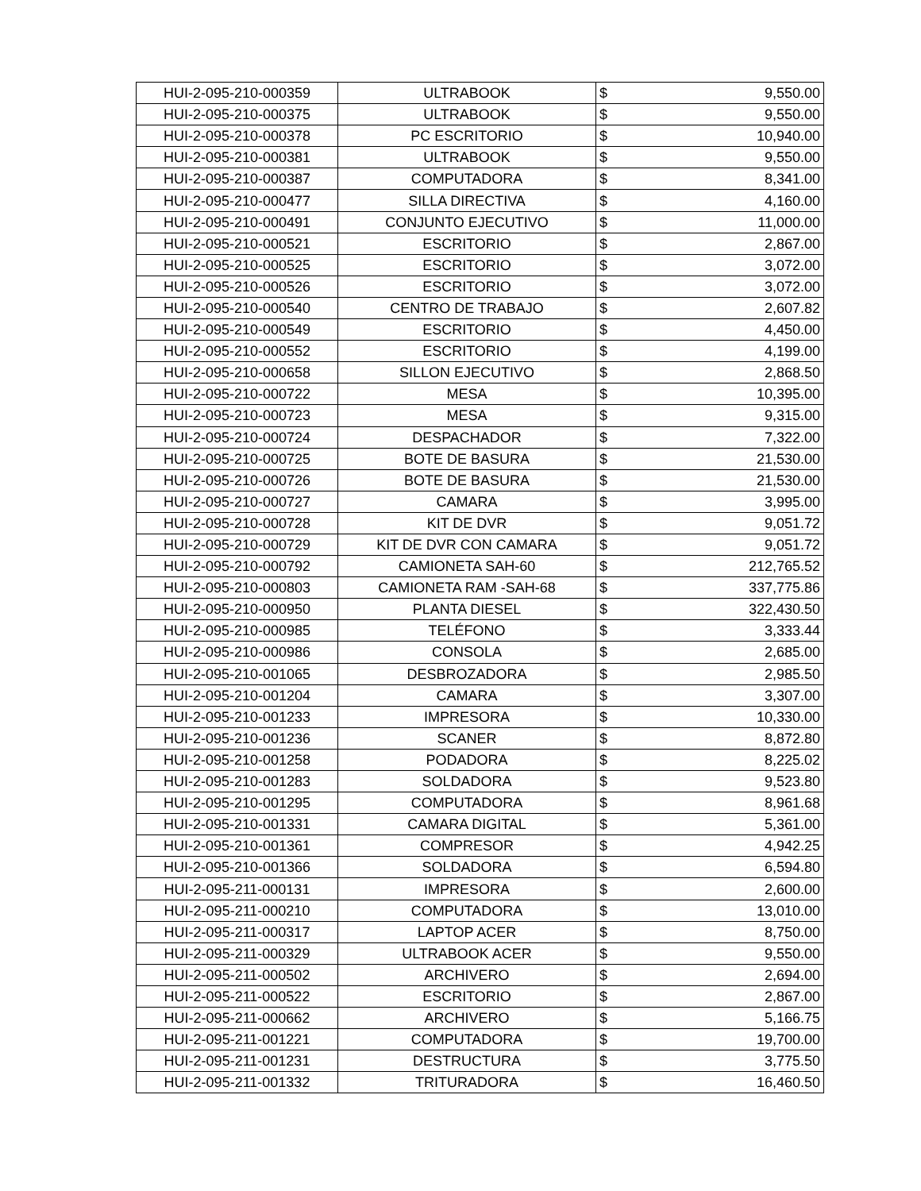| HUI-2-095-210-000359 | ULTRABOOK | $ | 9,550.00 |
| HUI-2-095-210-000375 | ULTRABOOK | $ | 9,550.00 |
| HUI-2-095-210-000378 | PC ESCRITORIO | $ | 10,940.00 |
| HUI-2-095-210-000381 | ULTRABOOK | $ | 9,550.00 |
| HUI-2-095-210-000387 | COMPUTADORA | $ | 8,341.00 |
| HUI-2-095-210-000477 | SILLA DIRECTIVA | $ | 4,160.00 |
| HUI-2-095-210-000491 | CONJUNTO EJECUTIVO | $ | 11,000.00 |
| HUI-2-095-210-000521 | ESCRITORIO | $ | 2,867.00 |
| HUI-2-095-210-000525 | ESCRITORIO | $ | 3,072.00 |
| HUI-2-095-210-000526 | ESCRITORIO | $ | 3,072.00 |
| HUI-2-095-210-000540 | CENTRO DE TRABAJO | $ | 2,607.82 |
| HUI-2-095-210-000549 | ESCRITORIO | $ | 4,450.00 |
| HUI-2-095-210-000552 | ESCRITORIO | $ | 4,199.00 |
| HUI-2-095-210-000658 | SILLON EJECUTIVO | $ | 2,868.50 |
| HUI-2-095-210-000722 | MESA | $ | 10,395.00 |
| HUI-2-095-210-000723 | MESA | $ | 9,315.00 |
| HUI-2-095-210-000724 | DESPACHADOR | $ | 7,322.00 |
| HUI-2-095-210-000725 | BOTE DE BASURA | $ | 21,530.00 |
| HUI-2-095-210-000726 | BOTE DE BASURA | $ | 21,530.00 |
| HUI-2-095-210-000727 | CAMARA | $ | 3,995.00 |
| HUI-2-095-210-000728 | KIT DE DVR | $ | 9,051.72 |
| HUI-2-095-210-000729 | KIT DE DVR CON CAMARA | $ | 9,051.72 |
| HUI-2-095-210-000792 | CAMIONETA SAH-60 | $ | 212,765.52 |
| HUI-2-095-210-000803 | CAMIONETA RAM -SAH-68 | $ | 337,775.86 |
| HUI-2-095-210-000950 | PLANTA DIESEL | $ | 322,430.50 |
| HUI-2-095-210-000985 | TELÉFONO | $ | 3,333.44 |
| HUI-2-095-210-000986 | CONSOLA | $ | 2,685.00 |
| HUI-2-095-210-001065 | DESBROZADORA | $ | 2,985.50 |
| HUI-2-095-210-001204 | CAMARA | $ | 3,307.00 |
| HUI-2-095-210-001233 | IMPRESORA | $ | 10,330.00 |
| HUI-2-095-210-001236 | SCANER | $ | 8,872.80 |
| HUI-2-095-210-001258 | PODADORA | $ | 8,225.02 |
| HUI-2-095-210-001283 | SOLDADORA | $ | 9,523.80 |
| HUI-2-095-210-001295 | COMPUTADORA | $ | 8,961.68 |
| HUI-2-095-210-001331 | CAMARA DIGITAL | $ | 5,361.00 |
| HUI-2-095-210-001361 | COMPRESOR | $ | 4,942.25 |
| HUI-2-095-210-001366 | SOLDADORA | $ | 6,594.80 |
| HUI-2-095-211-000131 | IMPRESORA | $ | 2,600.00 |
| HUI-2-095-211-000210 | COMPUTADORA | $ | 13,010.00 |
| HUI-2-095-211-000317 | LAPTOP ACER | $ | 8,750.00 |
| HUI-2-095-211-000329 | ULTRABOOK ACER | $ | 9,550.00 |
| HUI-2-095-211-000502 | ARCHIVERO | $ | 2,694.00 |
| HUI-2-095-211-000522 | ESCRITORIO | $ | 2,867.00 |
| HUI-2-095-211-000662 | ARCHIVERO | $ | 5,166.75 |
| HUI-2-095-211-001221 | COMPUTADORA | $ | 19,700.00 |
| HUI-2-095-211-001231 | DESTRUCTURA | $ | 3,775.50 |
| HUI-2-095-211-001332 | TRITURADORA | $ | 16,460.50 |